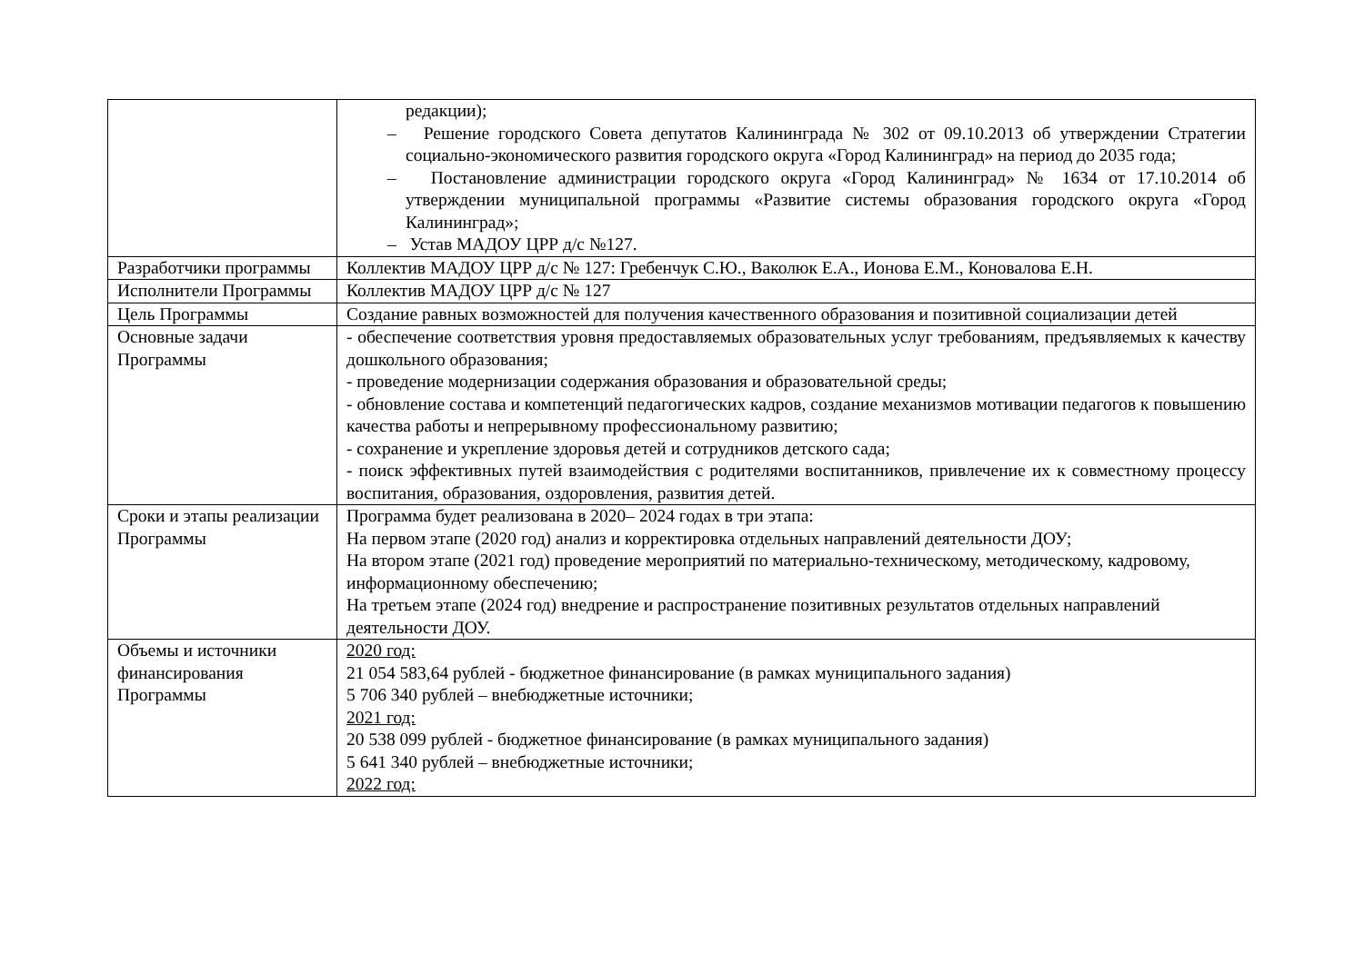| | редакции); – Решение городского Совета депутатов Калининграда № 302 от 09.10.2013 об утверждении Стратегии социально-экономического развития городского округа «Город Калининград» на период до 2035 года; – Постановление администрации городского округа «Город Калининград» № 1634 от 17.10.2014 об утверждении муниципальной программы «Развитие системы образования городского округа «Город Калининград»; – Устав МАДОУ ЦРР д/с №127. |
| Разработчики программы | Коллектив МАДОУ ЦРР д/с № 127: Гребенчук С.Ю., Ваколюк Е.А., Ионова Е.М., Коновалова Е.Н. |
| Исполнители Программы | Коллектив МАДОУ ЦРР д/с № 127 |
| Цель Программы | Создание равных возможностей для получения качественного образования и позитивной социализации детей |
| Основные задачи Программы | - обеспечение соответствия уровня предоставляемых образовательных услуг требованиям, предъявляемых к качеству дошкольного образования; - проведение модернизации содержания образования и образовательной среды; - обновление состава и компетенций педагогических кадров, создание механизмов мотивации педагогов к повышению качества работы и непрерывному профессиональному развитию; - сохранение и укрепление здоровья детей и сотрудников детского сада; - поиск эффективных путей взаимодействия с родителями воспитанников, привлечение их к совместному процессу воспитания, образования, оздоровления, развития детей. |
| Сроки и этапы реализации Программы | Программа будет реализована в 2020– 2024 годах в три этапа: На первом этапе (2020 год) анализ и корректировка отдельных направлений деятельности ДОУ; На втором этапе (2021 год) проведение мероприятий по материально-техническому, методическому, кадровому, информационному обеспечению; На третьем этапе (2024 год) внедрение и распространение позитивных результатов отдельных направлений деятельности ДОУ. |
| Объемы и источники финансирования Программы | 2020 год: 21 054 583,64 рублей - бюджетное финансирование (в рамках муниципального задания) 5 706 340 рублей – внебюджетные источники; 2021 год: 20 538 099 рублей - бюджетное финансирование (в рамках муниципального задания) 5 641 340 рублей – внебюджетные источники; 2022 год: |